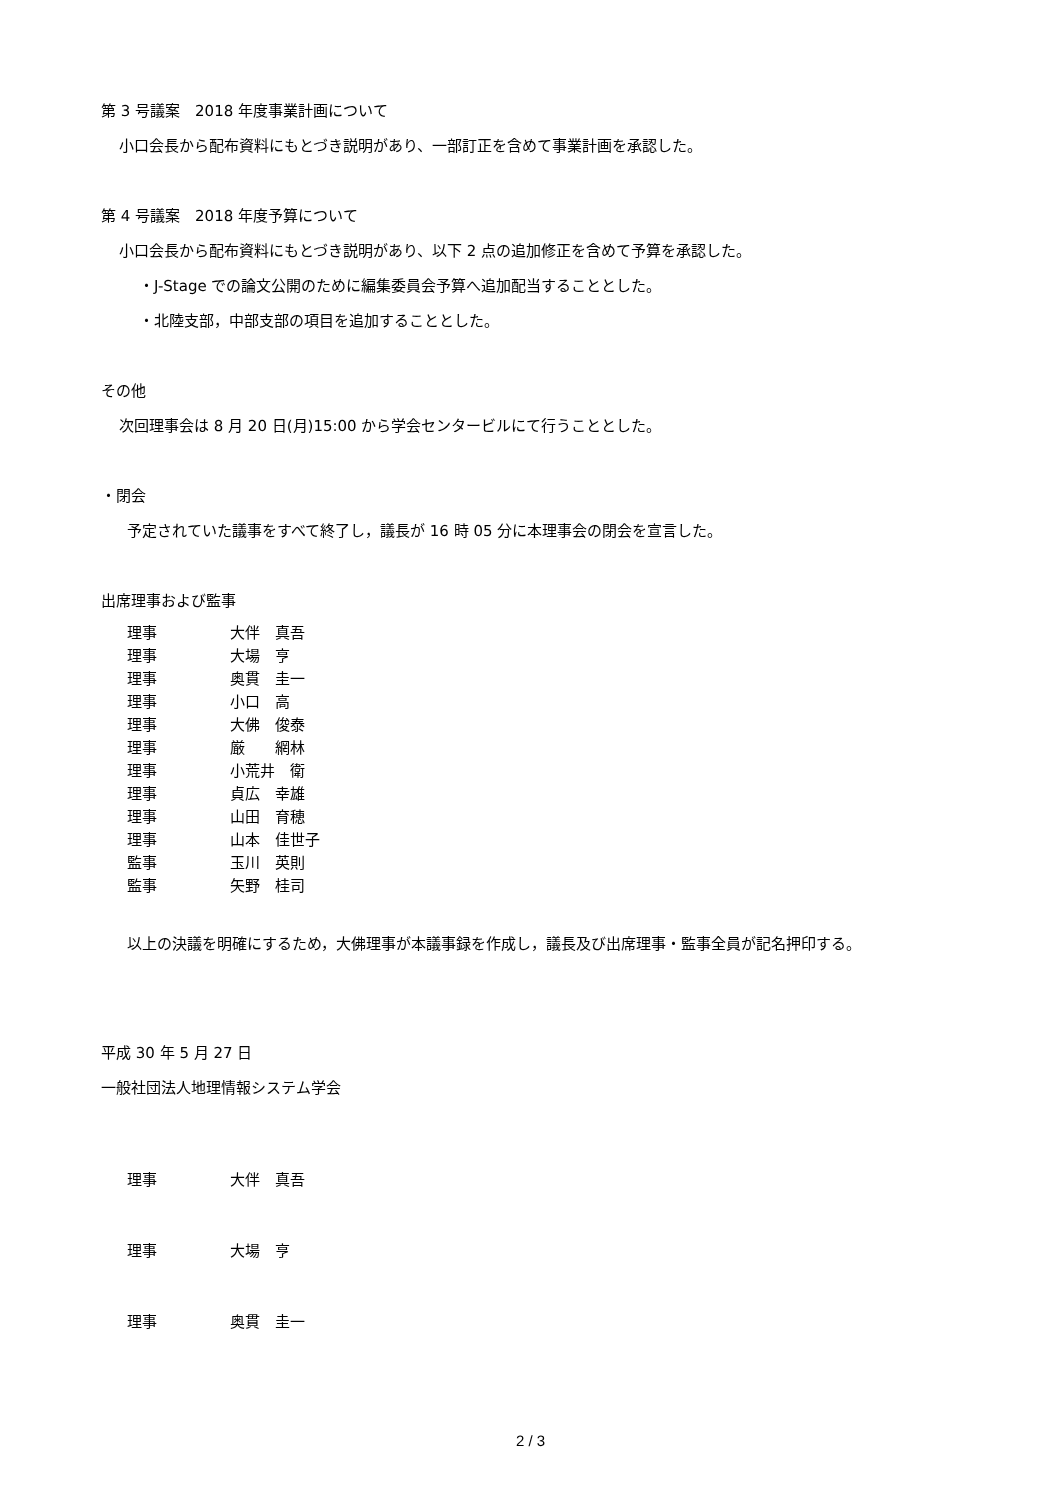第 3 号議案　2018 年度事業計画について
小口会長から配布資料にもとづき説明があり、一部訂正を含めて事業計画を承認した。
第 4 号議案　2018 年度予算について
小口会長から配布資料にもとづき説明があり、以下 2 点の追加修正を含めて予算を承認した。
・J-Stage での論文公開のために編集委員会予算へ追加配当することとした。
・北陸支部，中部支部の項目を追加することとした。
その他
次回理事会は 8 月 20 日(月)15:00 から学会センタービルにて行うこととした。
・閉会
予定されていた議事をすべて終了し，議長が 16 時 05 分に本理事会の閉会を宣言した。
出席理事および監事
理事 大伴　真吾
理事 大場　亨
理事 奥貫　圭一
理事 小口　高
理事 大佛　俊泰
理事 厳　　網林
理事 小荒井　衛
理事 貞広　幸雄
理事 山田　育穂
理事 山本　佳世子
監事 玉川　英則
監事 矢野　桂司
以上の決議を明確にするため，大佛理事が本議事録を作成し，議長及び出席理事・監事全員が記名押印する。
平成 30 年 5 月 27 日
一般社団法人地理情報システム学会
理事 大伴　真吾
理事 大場　亨
理事 奥貫　圭一
2 / 3